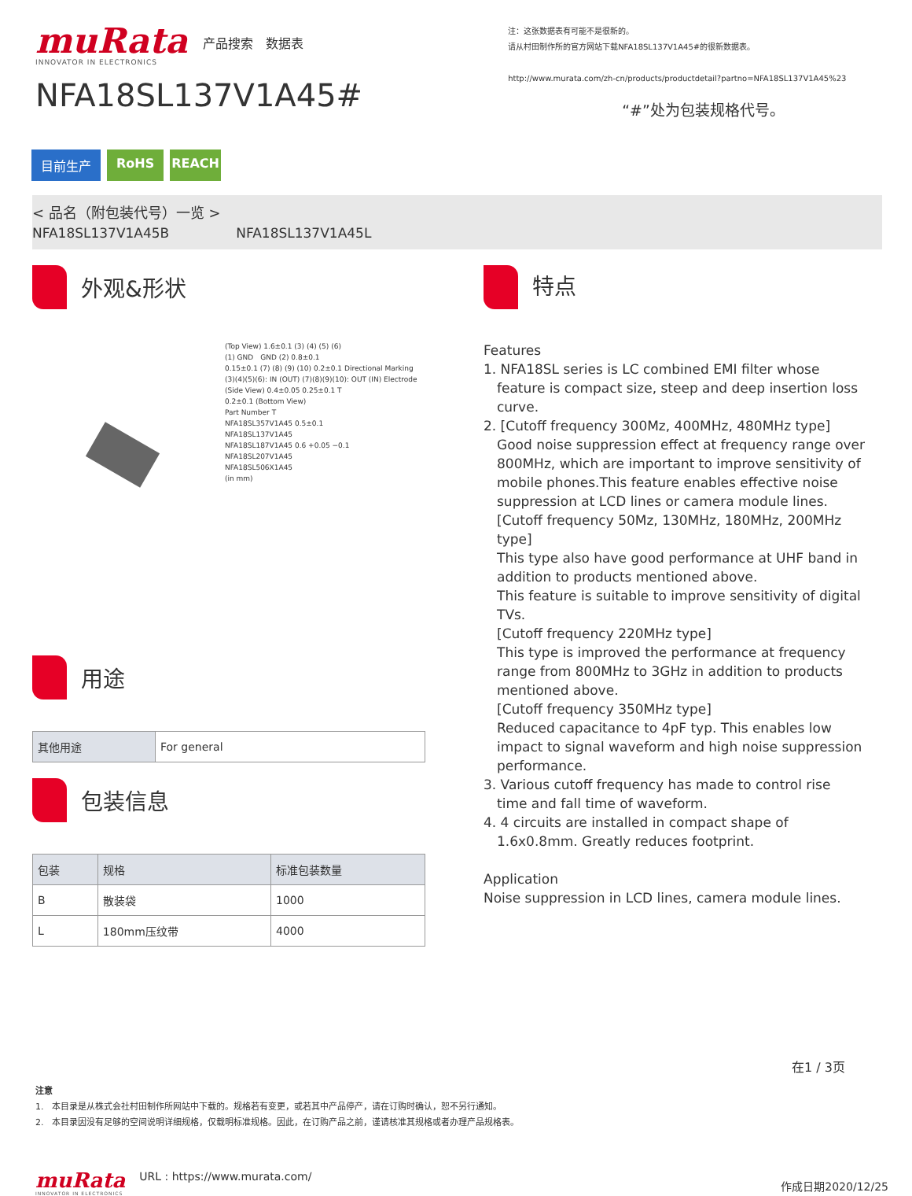muRata
INNOVATOR IN ELECTRONICS
产品搜索　数据表
NFA18SL137V1A45#
注：这张数据表有可能不是很新的。
请从村田制作所的官方网站下载NFA18SL137V1A45#的很新数据表。
http://www.murata.com/zh-cn/products/productdetail?partno=NFA18SL137V1A45%23
“#”处为包装规格代号。
目前生产 RoHS REACH
< 品名（附包装代号）一览 >
NFA18SL137V1A45B　　　　　NFA18SL137V1A45L
外观&形状
(Top View) 1.6±0.1 (3) (4) (5) (6)
(1) GND　GND (2) 0.8±0.1
0.15±0.1 (7) (8) (9) (10) 0.2±0.1 Directional Marking
(3)(4)(5)(6): IN (OUT) (7)(8)(9)(10): OUT (IN) Electrode
(Side View) 0.4±0.05 0.25±0.1 T
0.2±0.1 (Bottom View)
Part Number T
NFA18SL357V1A45 0.5±0.1
NFA18SL137V1A45
NFA18SL187V1A45 0.6 +0.05 −0.1
NFA18SL207V1A45
NFA18SL506X1A45
(in mm)
用途
| 其他用途 | For general |
包装信息
| 包装 | 规格 | 标准包装数量 |
| --- | --- | --- |
| B | 散装袋 | 1000 |
| L | 180mm压纹带 | 4000 |
特点
Features
1. NFA18SL series is LC combined EMI filter whose
feature is compact size, steep and deep insertion loss curve.
2. [Cutoff frequency 300Mz, 400MHz, 480MHz type]
Good noise suppression effect at frequency range over 800MHz, which are important to improve sensitivity of mobile phones.This feature enables effective noise suppression at LCD lines or camera module lines.
[Cutoff frequency 50Mz, 130MHz, 180MHz, 200MHz type]
This type also have good performance at UHF band in addition to products mentioned above.
This feature is suitable to improve sensitivity of digital TVs.
[Cutoff frequency 220MHz type]
This type is improved the performance at frequency range from 800MHz to 3GHz in addition to products mentioned above.
[Cutoff frequency 350MHz type]
Reduced capacitance to 4pF typ. This enables low impact to signal waveform and high noise suppression performance.
3. Various cutoff frequency has made to control rise
time and fall time of waveform.
4. 4 circuits are installed in compact shape of
1.6x0.8mm. Greatly reduces footprint.
Application
Noise suppression in LCD lines, camera module lines.
在1 / 3页
注意
1.　本目录是从株式会社村田制作所网站中下载的。规格若有变更，或若其中产品停产，请在订购时确认，恕不另行通知。
2.　本目录因没有足够的空间说明详细规格，仅载明标准规格。因此，在订购产品之前，谨请核准其规格或者办理产品规格表。
muRata
INNOVATOR IN ELECTRONICS
URL : https://www.murata.com/
作成日期2020/12/25